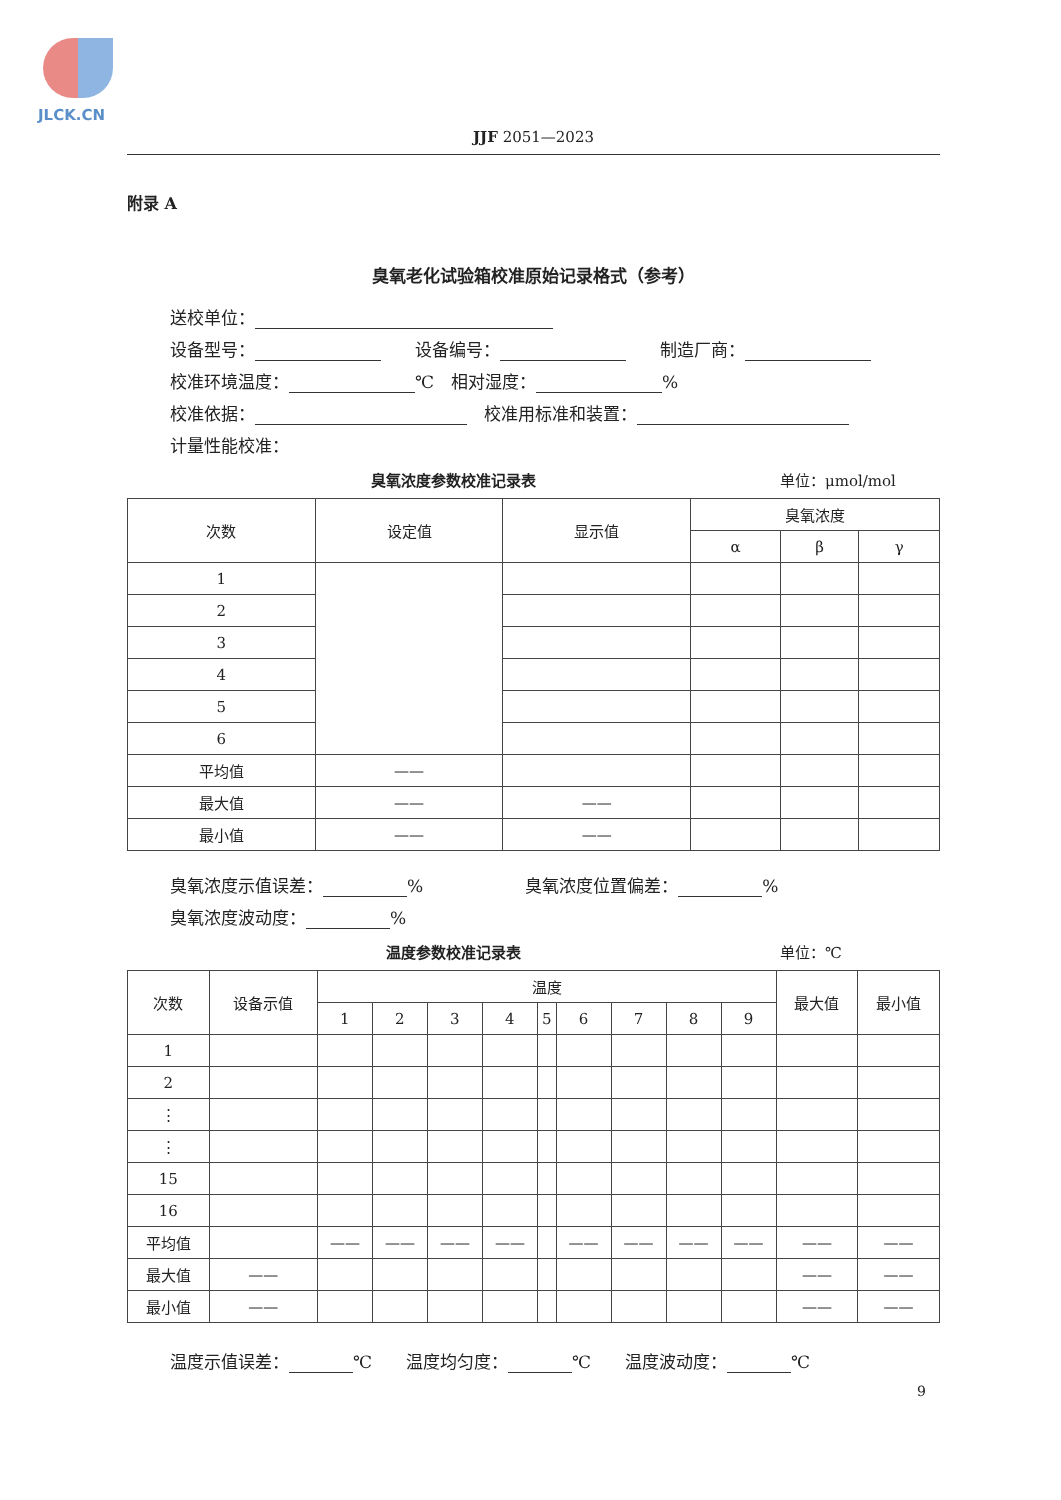JLCK.CN
JJF 2051—2023
附录 A
臭氧老化试验箱校准原始记录格式（参考）
送校单位：
设备型号：　　设备编号：　　制造厂商：
校准环境温度： ℃　相对湿度： %
校准依据：　校准用标准和装置：
计量性能校准：
臭氧浓度参数校准记录表 单位：μmol/mol
| 次数 | 设定值 | 显示值 | 臭氧浓度 | | |
| --- | --- | --- | --- | --- | --- |
| | | | α | β | γ |
| 1 | | | | | |
| 2 | | | | | |
| 3 | | | | | |
| 4 | | | | | |
| 5 | | | | | |
| 6 | | | | | |
| 平均值 | —— | | | | |
| 最大值 | —— | —— | | | |
| 最小值 | —— | —— | | | |
臭氧浓度示值误差： %　　　　　　臭氧浓度位置偏差： %
臭氧浓度波动度： %
温度参数校准记录表 单位：℃
| 次数 | 设备示值 | 温度 | | | | | | | | | 最大值 | 最小值 |
| --- | --- | --- | --- | --- | --- | --- | --- | --- | --- | --- | --- | --- |
| | | 1 | 2 | 3 | 4 | 5 | 6 | 7 | 8 | 9 | | |
| 1 | | | | | | | | | | | | |
| 2 | | | | | | | | | | | | |
| ⋮ | | | | | | | | | | | | |
| ⋮ | | | | | | | | | | | | |
| 15 | | | | | | | | | | | | |
| 16 | | | | | | | | | | | | |
| 平均值 | | —— | —— | —— | —— | | —— | —— | —— | —— | —— | —— |
| 最大值 | —— | | | | | | | | | | —— | —— |
| 最小值 | —— | | | | | | | | | | —— | —— |
温度示值误差： ℃　　温度均匀度： ℃　　温度波动度： ℃
9